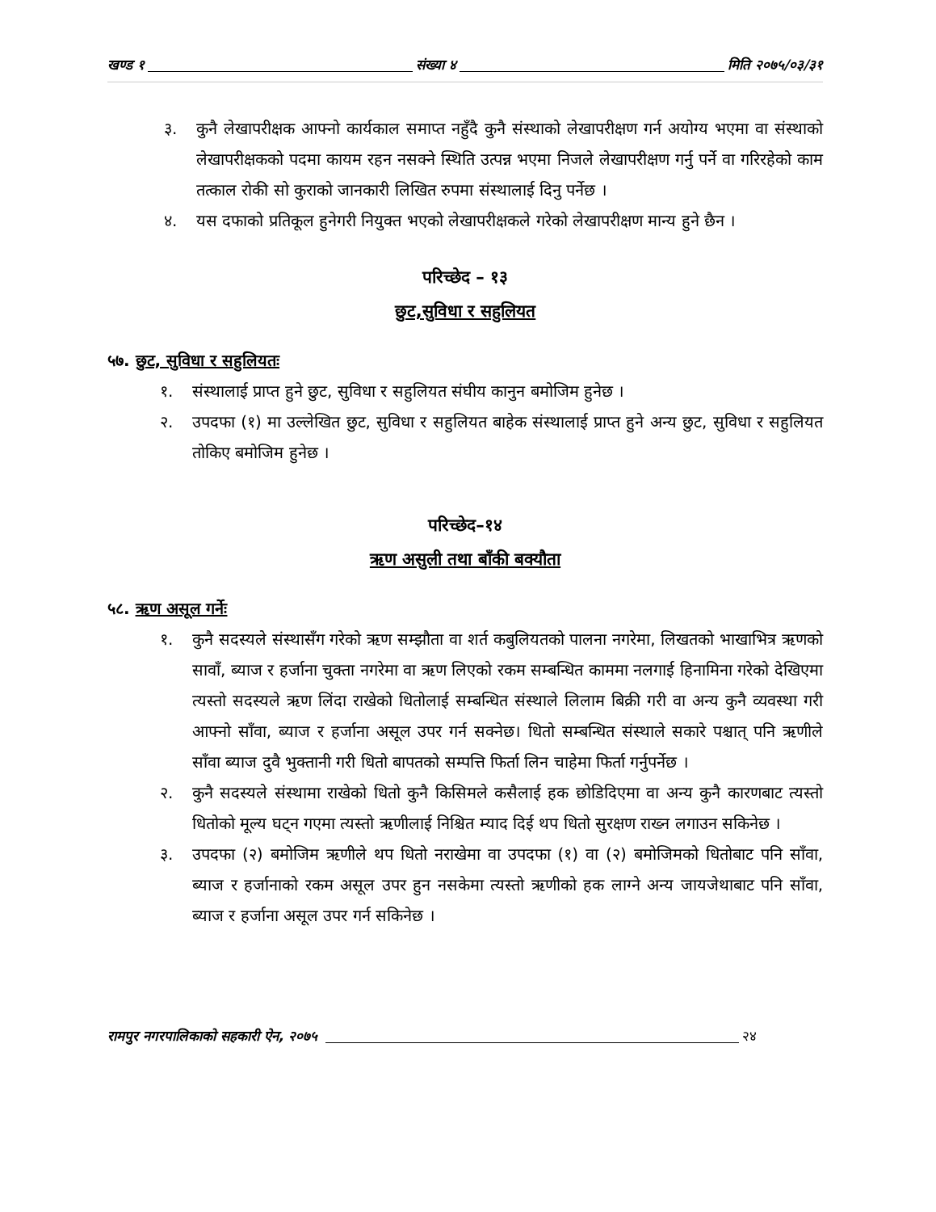खण्ड १ संख्या ४ मिति २०७५/०३/३१
३. कुनै लेखापरीक्षक आफ्नो कार्यकाल समाप्त नहुँदै कुनै संस्थाको लेखापरीक्षण गर्न अयोग्य भएमा वा संस्थाको लेखापरीक्षकको पदमा कायम रहन नसक्ने स्थिति उत्पन्न भएमा निजले लेखापरीक्षण गर्नु पर्ने वा गरिरहेको काम तत्काल रोकी सो कुराको जानकारी लिखित रुपमा संस्थालाई दिनु पर्नेछ ।
४. यस दफाको प्रतिकूल हुनेगरी नियुक्त भएको लेखापरीक्षकले गरेको लेखापरीक्षण मान्य हुने छैन ।
परिच्छेद – १३
छुट,सुविधा र सहुलियत
५७. छुट, सुविधा र सहुलियतः
१. संस्थालाई प्राप्त हुने छुट, सुविधा र सहुलियत संघीय कानुन बमोजिम हुनेछ ।
२. उपदफा (१) मा उल्लेखित छुट, सुविधा र सहुलियत बाहेक संस्थालाई प्राप्त हुने अन्य छुट, सुविधा र सहुलियत तोकिए बमोजिम हुनेछ ।
परिच्छेद–१४
ऋण असुली तथा बाँकी बक्यौता
५८. ऋण असूल गर्नेः
१. कुनै सदस्यले संस्थासँग गरेको ऋण सम्झौता वा शर्त कबुलियतको पालना नगरेमा, लिखतको भाखाभित्र ऋणको सावाँ, ब्याज र हर्जाना चुक्ता नगरेमा वा ऋण लिएको रकम सम्बन्धित काममा नलगाई हिनामिना गरेको देखिएमा त्यस्तो सदस्यले ऋण लिंदा राखेको धितोलाई सम्बन्धित संस्थाले लिलाम बिक्री गरी वा अन्य कुनै व्यवस्था गरी आफ्नो साँवा, ब्याज र हर्जाना असूल उपर गर्न सक्नेछ। धितो सम्बन्धित संस्थाले सकारे पश्चात् पनि ऋणीले साँवा ब्याज दुवै भुक्तानी गरी धितो बापतको सम्पत्ति फिर्ता लिन चाहेमा फिर्ता गर्नुपर्नेछ ।
२. कुनै सदस्यले संस्थामा राखेको धितो कुनै किसिमले कसैलाई हक छोडिदिएमा वा अन्य कुनै कारणबाट त्यस्तो धितोको मूल्य घट्न गएमा त्यस्तो ऋणीलाई निश्चित म्याद दिई थप धितो सुरक्षण राख्न लगाउन सकिनेछ ।
३. उपदफा (२) बमोजिम ऋणीले थप धितो नराखेमा वा उपदफा (१) वा (२) बमोजिमको धितोबाट पनि साँवा, ब्याज र हर्जानाको रकम असूल उपर हुन नसकेमा त्यस्तो ऋणीको हक लाग्ने अन्य जायजेथाबाट पनि साँवा, ब्याज र हर्जाना असूल उपर गर्न सकिनेछ ।
रामपुर नगरपालिकाको सहकारी ऐन, २०७५ २४